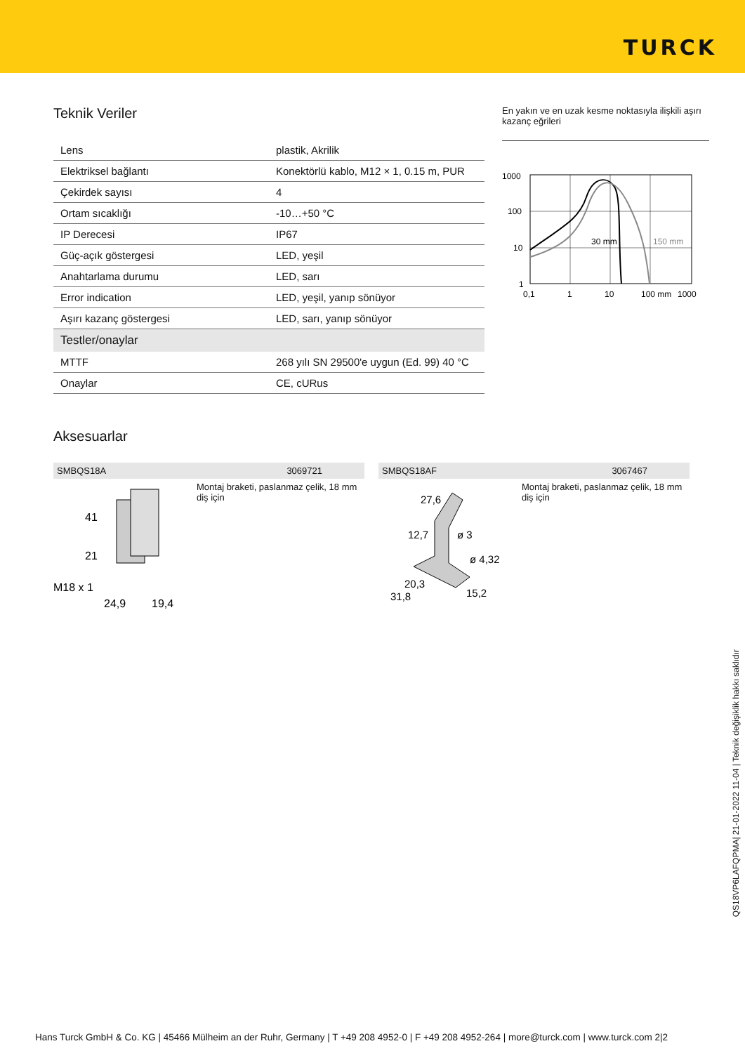TURCK
Teknik Veriler
| Lens | plastik, Akrilik |
| Elektriksel bağlantı | Konektörlü kablo, M12 × 1, 0.15 m, PUR |
| Çekirdek sayısı | 4 |
| Ortam sıcaklığı | -10…+50 °C |
| IP Derecesi | IP67 |
| Güç-açık göstergesi | LED, yeşil |
| Anahtarlama durumu | LED, sarı |
| Error indication | LED, yeşil, yanıp sönüyor |
| Aşırı kazanç göstergesi | LED, sarı, yanıp sönüyor |
| Testler/onaylar | |
| MTTF | 268 yılı SN 29500'e uygun (Ed. 99) 40 °C |
| Onaylar | CE, cURus |
En yakın ve en uzak kesme noktasıyla ilişkili aşırı kazanç eğrileri
1000
100
10
1
0,1
1
10
100 mm
1000
30 mm
150 mm
Aksesuarlar
SMBQS18A 3069721
41
21
M18 x 1
24,9
19,4
Montaj braketi, paslanmaz çelik, 18 mm diş için
SMBQS18AF 3067467
27,6
12,7
ø 3
ø 4,32
20,3
31,8
15,2
Montaj braketi, paslanmaz çelik, 18 mm diş için
QS18VP6LAFQPMA| 21-01-2022 11-04 | Teknik değişiklik hakkı saklıdır
Hans Turck GmbH & Co. KG | 45466 Mülheim an der Ruhr, Germany | T +49 208 4952-0 | F +49 208 4952-264 | more@turck.com | www.turck.com 2|2